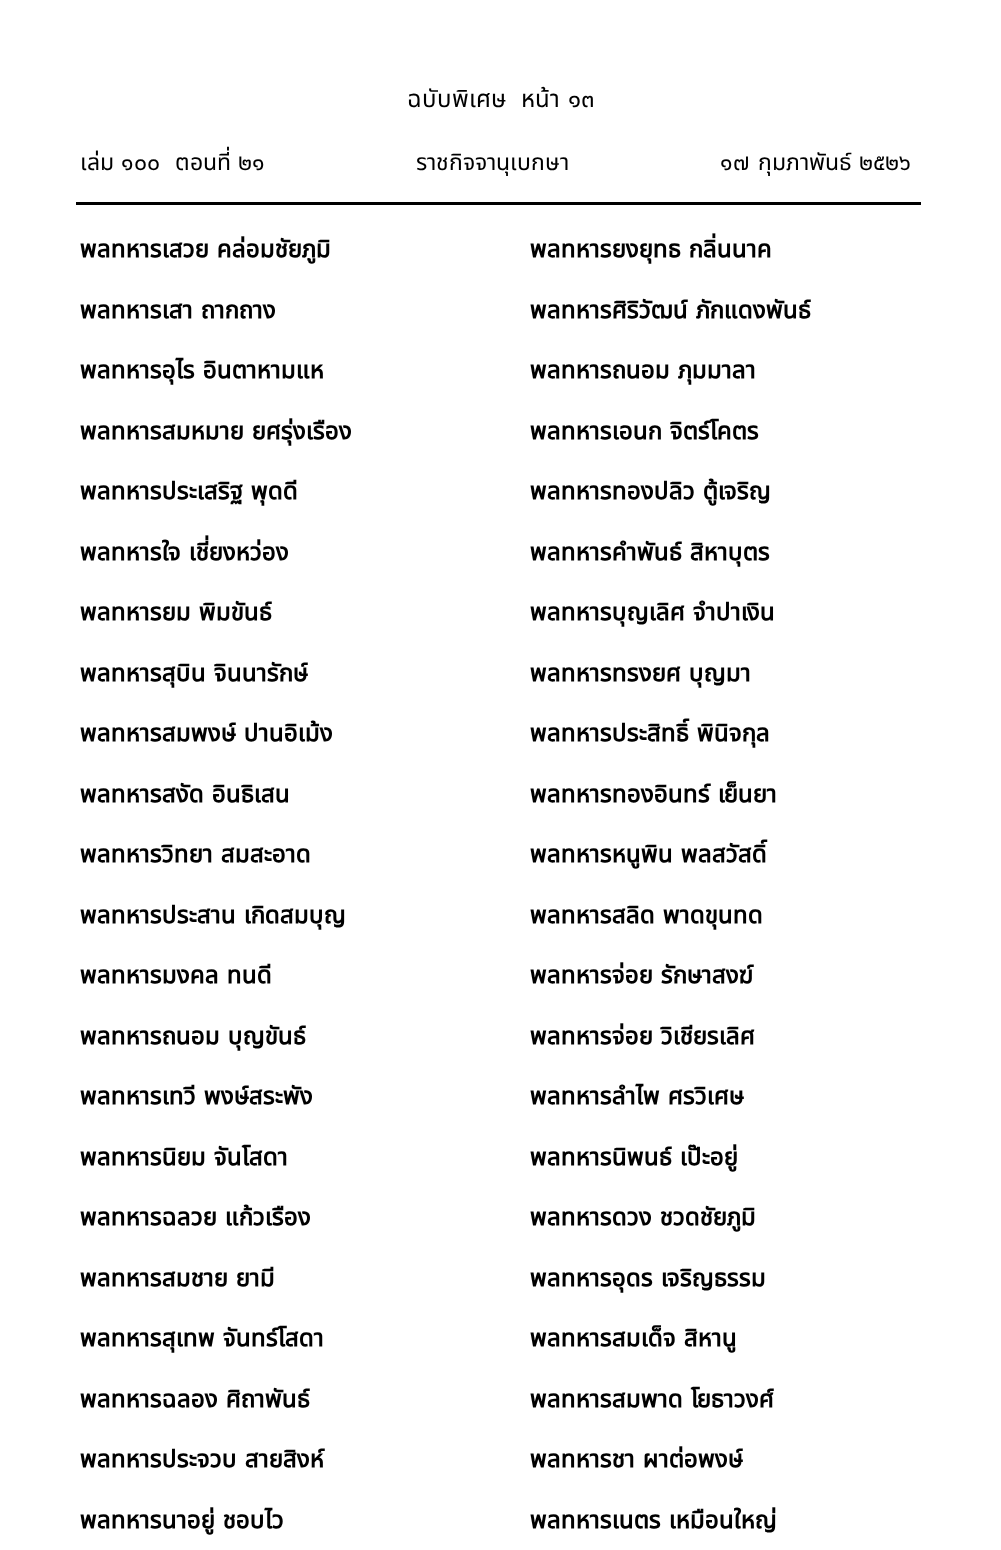ฉบับพิเศษ หน้า ๑๓
เล่ม ๑๐๐ ตอนที่ ๒๑ ราชกิจจานุเบกษา ๑๗ กุมภาพันธ์ ๒๕๒๖
พลทหารเสวย คล่อมชัยภูมิ
พลทหารเสา ถากถาง
พลทหารอุไร อินตาหามแห
พลทหารสมหมาย ยศรุ่งเรือง
พลทหารประเสริฐ พุดดี
พลทหารใจ เชี่ยงหว่อง
พลทหารยม พิมขันธ์
พลทหารสุบิน จินนารักษ์
พลทหารสมพงษ์ ปานอิเม้ง
พลทหารสงัด อินธิเสน
พลทหารวิทยา สมสะอาด
พลทหารประสาน เกิดสมบุญ
พลทหารมงคล ทนดี
พลทหารถนอม บุญขันธ์
พลทหารเทวี พงษ์สระพัง
พลทหารนิยม จันโสดา
พลทหารฉลวย แก้วเรือง
พลทหารสมชาย ยามี
พลทหารสุเทพ จันทร์โสดา
พลทหารฉลอง ศิถาพันธ์
พลทหารประจวบ สายสิงห์
พลทหารนาอยู่ ชอบไว
พลทหารยงยุทธ กลิ่นนาค
พลทหารศิริวัฒน์ ภักแดงพันธ์
พลทหารถนอม ภุมมาลา
พลทหารเอนก จิตร์โคตร
พลทหารทองปลิว ตู้เจริญ
พลทหารคำพันธ์ สิหาบุตร
พลทหารบุญเลิศ จำปาเงิน
พลทหารทรงยศ บุญมา
พลทหารประสิทธิ์ พินิจกุล
พลทหารทองอินทร์ เย็นยา
พลทหารหนูพิน พลสวัสดิ์
พลทหารสลิด พาดขุนทด
พลทหารจ่อย รักษาสงฆ์
พลทหารจ่อย วิเชียรเลิศ
พลทหารลำไพ ศรวิเศษ
พลทหารนิพนธ์ เป๊ะอยู่
พลทหารดวง ชวดชัยภูมิ
พลทหารอุดร เจริญธรรม
พลทหารสมเด็จ สิหานู
พลทหารสมพาด โยธาวงศ์
พลทหารชา ผาต่อพงษ์
พลทหารเนตร เหมือนใหญ่